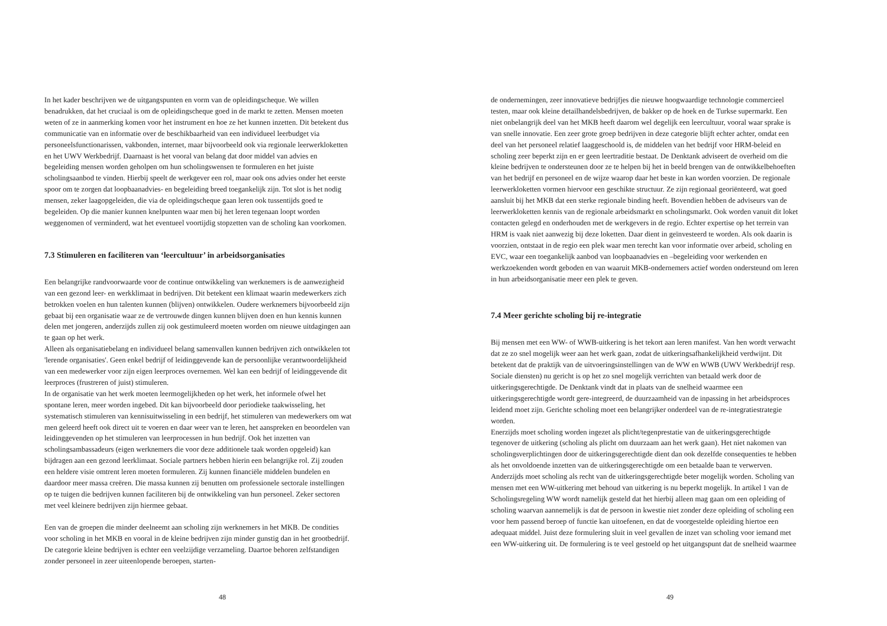In het kader beschrijven we de uitgangspunten en vorm van de opleidingscheque. We willen benadrukken, dat het cruciaal is om de opleidingscheque goed in de markt te zetten. Mensen moeten weten of ze in aanmerking komen voor het instrument en hoe ze het kunnen inzetten. Dit betekent dus communicatie van en informatie over de beschikbaarheid van een individueel leerbudget via personeelsfunctionarissen, vakbonden, internet, maar bijvoorbeeld ook via regionale leerwerkloketten en het UWV Werkbedrijf. Daarnaast is het vooral van belang dat door middel van advies en begeleiding mensen worden geholpen om hun scholingswensen te formuleren en het juiste scholingsaanbod te vinden. Hierbij speelt de werkgever een rol, maar ook ons advies onder het eerste spoor om te zorgen dat loopbaanadvies- en begeleiding breed toegankelijk zijn. Tot slot is het nodig mensen, zeker laagopgeleiden, die via de opleidingscheque gaan leren ook tussentijds goed te begeleiden. Op die manier kunnen knelpunten waar men bij het leren tegenaan loopt worden weggenomen of verminderd, wat het eventueel voortijdig stopzetten van de scholing kan voorkomen.
7.3 Stimuleren en faciliteren van ‘leercultuur’ in arbeidsorganisaties
Een belangrijke randvoorwaarde voor de continue ontwikkeling van werknemers is de aanwezigheid van een gezond leer- en werkklimaat in bedrijven. Dit betekent een klimaat waarin medewerkers zich betrokken voelen en hun talenten kunnen (blijven) ontwikkelen. Oudere werknemers bijvoorbeeld zijn gebaat bij een organisatie waar ze de vertrouwde dingen kunnen blijven doen en hun kennis kunnen delen met jongeren, anderzijds zullen zij ook gestimuleerd moeten worden om nieuwe uitdagingen aan te gaan op het werk.
Alleen als organisatiebelang en individueel belang samenvallen kunnen bedrijven zich ontwikkelen tot 'lerende organisaties'. Geen enkel bedrijf of leidinggevende kan de persoonlijke verantwoordelijkheid van een medewerker voor zijn eigen leerproces overnemen. Wel kan een bedrijf of leidinggevende dit leerproces (frustreren of juist) stimuleren.
In de organisatie van het werk moeten leermogelijkheden op het werk, het informele ofwel het spontane leren, meer worden ingebed. Dit kan bijvoorbeeld door periodieke taakwisseling, het systematisch stimuleren van kennisuitwisseling in een bedrijf, het stimuleren van medewerkers om wat men geleerd heeft ook direct uit te voeren en daar weer van te leren, het aanspreken en beoordelen van leidinggevenden op het stimuleren van leerprocessen in hun bedrijf. Ook het inzetten van scholingsambassadeurs (eigen werknemers die voor deze additionele taak worden opgeleid) kan bijdragen aan een gezond leerklimaat. Sociale partners hebben hierin een belangrijke rol. Zij zouden een heldere visie omtrent leren moeten formuleren. Zij kunnen financiële middelen bundelen en daardoor meer massa creëren. Die massa kunnen zij benutten om professionele sectorale instellingen op te tuigen die bedrijven kunnen faciliteren bij de ontwikkeling van hun personeel. Zeker sectoren met veel kleinere bedrijven zijn hiermee gebaat.
Een van de groepen die minder deelneemt aan scholing zijn werknemers in het MKB. De condities voor scholing in het MKB en vooral in de kleine bedrijven zijn minder gunstig dan in het grootbedrijf. De categorie kleine bedrijven is echter een veelzijdige verzameling. Daartoe behoren zelfstandigen zonder personeel in zeer uiteenlopende beroepen, starten-
48
de ondernemingen, zeer innovatieve bedrijfjes die nieuwe hoogwaardige technologie commercieel testen, maar ook kleine detailhandelsbedrijven, de bakker op de hoek en de Turkse supermarkt. Een niet onbelangrijk deel van het MKB heeft daarom wel degelijk een leercultuur, vooral waar sprake is van snelle innovatie. Een zeer grote groep bedrijven in deze categorie blijft echter achter, omdat een deel van het personeel relatief laaggeschoold is, de middelen van het bedrijf voor HRM-beleid en scholing zeer beperkt zijn en er geen leertraditie bestaat. De Denktank adviseert de overheid om die kleine bedrijven te ondersteunen door ze te helpen bij het in beeld brengen van de ontwikkelbehoeften van het bedrijf en personeel en de wijze waarop daar het beste in kan worden voorzien. De regionale leerwerkloketten vormen hiervoor een geschikte structuur. Ze zijn regionaal georiënteerd, wat goed aansluit bij het MKB dat een sterke regionale binding heeft. Bovendien hebben de adviseurs van de leerwerkloketten kennis van de regionale arbeidsmarkt en scholingsmarkt. Ook worden vanuit dit loket contacten gelegd en onderhouden met de werkgevers in de regio. Echter expertise op het terrein van HRM is vaak niet aanwezig bij deze loketten. Daar dient in geïnvesteerd te worden. Als ook daarin is voorzien, ontstaat in de regio een plek waar men terecht kan voor informatie over arbeid, scholing en EVC, waar een toegankelijk aanbod van loopbaanadvies en –begeleiding voor werkenden en werkzoekenden wordt geboden en van waaruit MKB-ondernemers actief worden ondersteund om leren in hun arbeidsorganisatie meer een plek te geven.
7.4 Meer gerichte scholing bij re-integratie
Bij mensen met een WW- of WWB-uitkering is het tekort aan leren manifest. Van hen wordt verwacht dat ze zo snel mogelijk weer aan het werk gaan, zodat de uitkeringsafhankelijkheid verdwijnt. Dit betekent dat de praktijk van de uitvoeringsinstellingen van de WW en WWB (UWV Werkbedrijf resp. Sociale diensten) nu gericht is op het zo snel mogelijk verrichten van betaald werk door de uitkeringsgerechtigde. De Denktank vindt dat in plaats van de snelheid waarmee een uitkeringsgerechtigde wordt gere-integreerd, de duurzaamheid van de inpassing in het arbeidsproces leidend moet zijn. Gerichte scholing moet een belangrijker onderdeel van de re-integratiestrategie worden.
Enerzijds moet scholing worden ingezet als plicht/tegenprestatie van de uitkeringsgerechtigde tegenover de uitkering (scholing als plicht om duurzaam aan het werk gaan). Het niet nakomen van scholingsverplichtingen door de uitkeringsgerechtigde dient dan ook dezelfde consequenties te hebben als het onvoldoende inzetten van de uitkeringsgerechtigde om een betaalde baan te verwerven.
Anderzijds moet scholing als recht van de uitkeringsgerechtigde beter mogelijk worden. Scholing van mensen met een WW-uitkering met behoud van uitkering is nu beperkt mogelijk. In artikel 1 van de Scholingsregeling WW wordt namelijk gesteld dat het hierbij alleen mag gaan om een opleiding of scholing waarvan aannemelijk is dat de persoon in kwestie niet zonder deze opleiding of scholing een voor hem passend beroep of functie kan uitoefenen, en dat de voorgestelde opleiding hiertoe een adequaat middel. Juist deze formulering sluit in veel gevallen de inzet van scholing voor iemand met een WW-uitkering uit. De formulering is te veel gestoeld op het uitgangspunt dat de snelheid waarmee
49